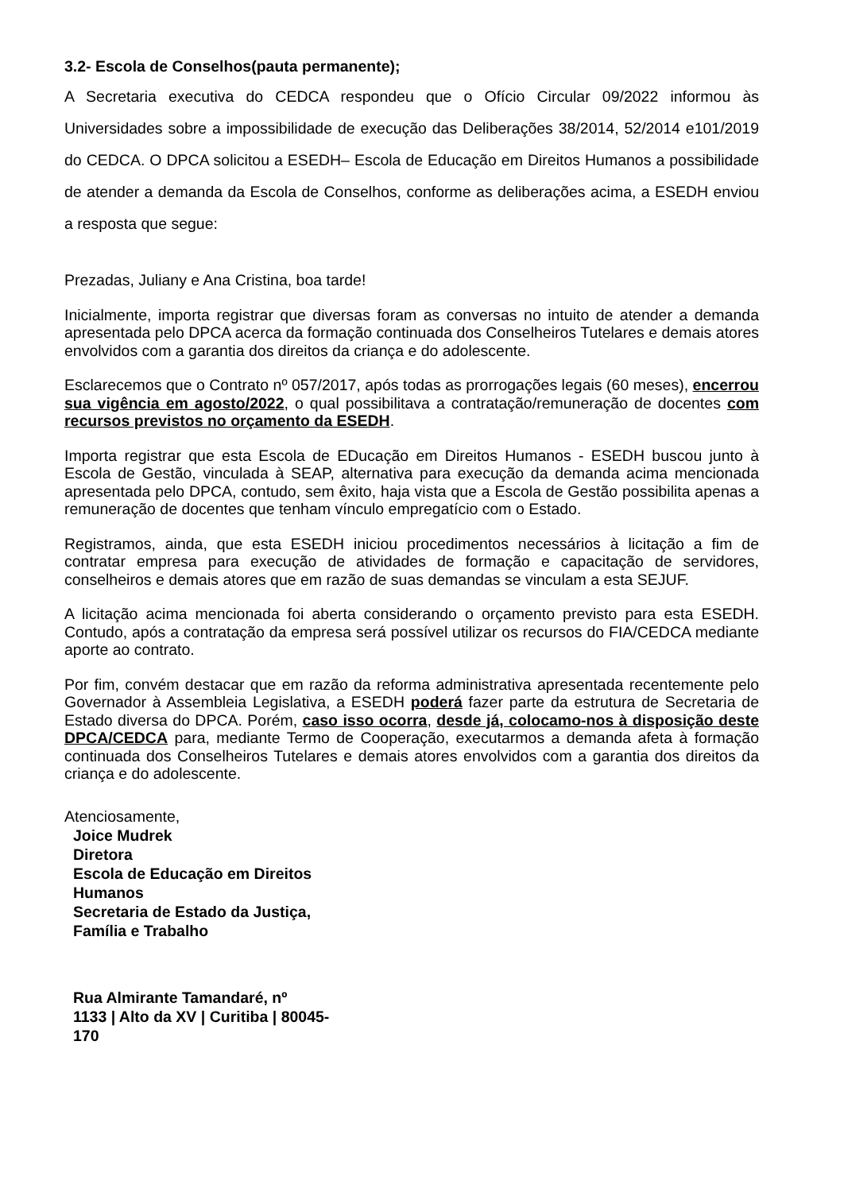3.2- Escola de Conselhos(pauta permanente);
A Secretaria executiva do CEDCA respondeu que o Ofício Circular 09/2022 informou às Universidades sobre a impossibilidade de execução das Deliberações 38/2014, 52/2014 e101/2019 do CEDCA. O DPCA solicitou a ESEDH– Escola de Educação em Direitos Humanos a possibilidade de atender a demanda da Escola de Conselhos, conforme as deliberações acima, a ESEDH enviou a resposta que segue:
Prezadas, Juliany e Ana Cristina, boa tarde!
Inicialmente, importa registrar que diversas foram as conversas no intuito de atender a demanda apresentada pelo DPCA acerca da formação continuada dos Conselheiros Tutelares e demais atores envolvidos com a garantia dos direitos da criança e do adolescente.
Esclarecemos que o Contrato nº 057/2017, após todas as prorrogações legais (60 meses), encerrou sua vigência em agosto/2022, o qual possibilitava a contratação/remuneração de docentes com recursos previstos no orçamento da ESEDH.
Importa registrar que esta Escola de EDucação em Direitos Humanos - ESEDH buscou junto à Escola de Gestão, vinculada à SEAP, alternativa para execução da demanda acima mencionada apresentada pelo DPCA, contudo, sem êxito, haja vista que a Escola de Gestão possibilita apenas a remuneração de docentes que tenham vínculo empregatício com o Estado.
Registramos, ainda, que esta ESEDH iniciou procedimentos necessários à licitação a fim de contratar empresa para execução de atividades de formação e capacitação de servidores, conselheiros e demais atores que em razão de suas demandas se vinculam a esta SEJUF.
A licitação acima mencionada foi aberta considerando o orçamento previsto para esta ESEDH. Contudo, após a contratação da empresa será possível utilizar os recursos do FIA/CEDCA mediante aporte ao contrato.
Por fim, convém destacar que em razão da reforma administrativa apresentada recentemente pelo Governador à Assembleia Legislativa, a ESEDH poderá fazer parte da estrutura de Secretaria de Estado diversa do DPCA. Porém, caso isso ocorra, desde já, colocamo-nos à disposição deste DPCA/CEDCA para, mediante Termo de Cooperação, executarmos a demanda afeta à formação continuada dos Conselheiros Tutelares e demais atores envolvidos com a garantia dos direitos da criança e do adolescente.
Atenciosamente,
Joice Mudrek
Diretora
Escola de Educação em Direitos
Humanos
Secretaria de Estado da Justiça,
Família e Trabalho
Rua Almirante Tamandaré, nº
1133 | Alto da XV | Curitiba | 80045-
170